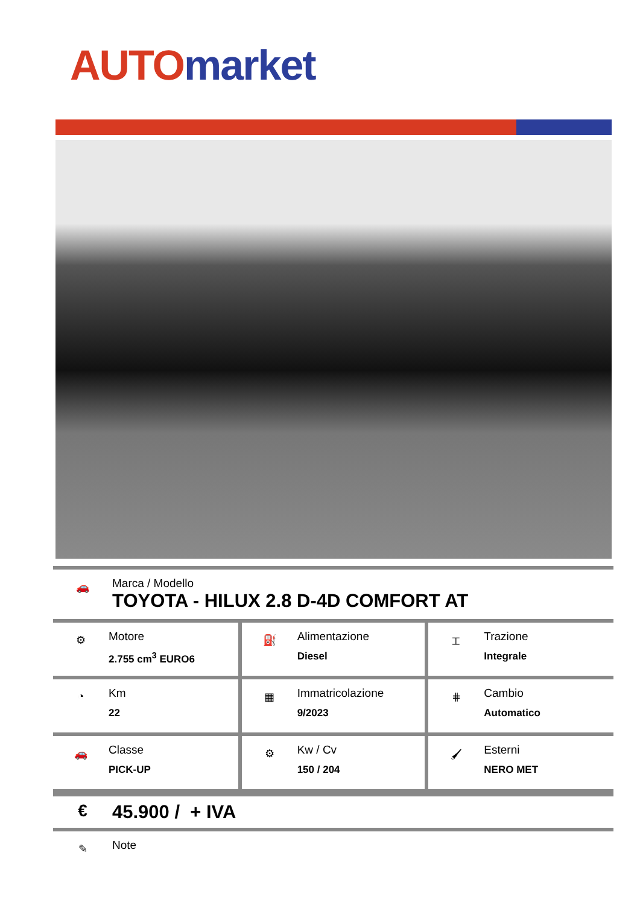AUTO market
🚗
Marca / Modello
TOYOTA - HILUX 2.8 D-4D COMFORT AT
| ⚙ Motore 2.755 cm<sup>3</sup> EURO6 | ⛽ Alimentazione Diesel | ⌶ Trazione Integrale |
| ◔ Km 22 | ▦ Immatricolazione 9/2023 | ⋕ Cambio Automatico |
| 🚗 Classe PICK-UP | ⚙ Kw / Cv 150 / 204 | 🖌 Esterni NERO MET |
€
45.900 / + IVA
✎
Note